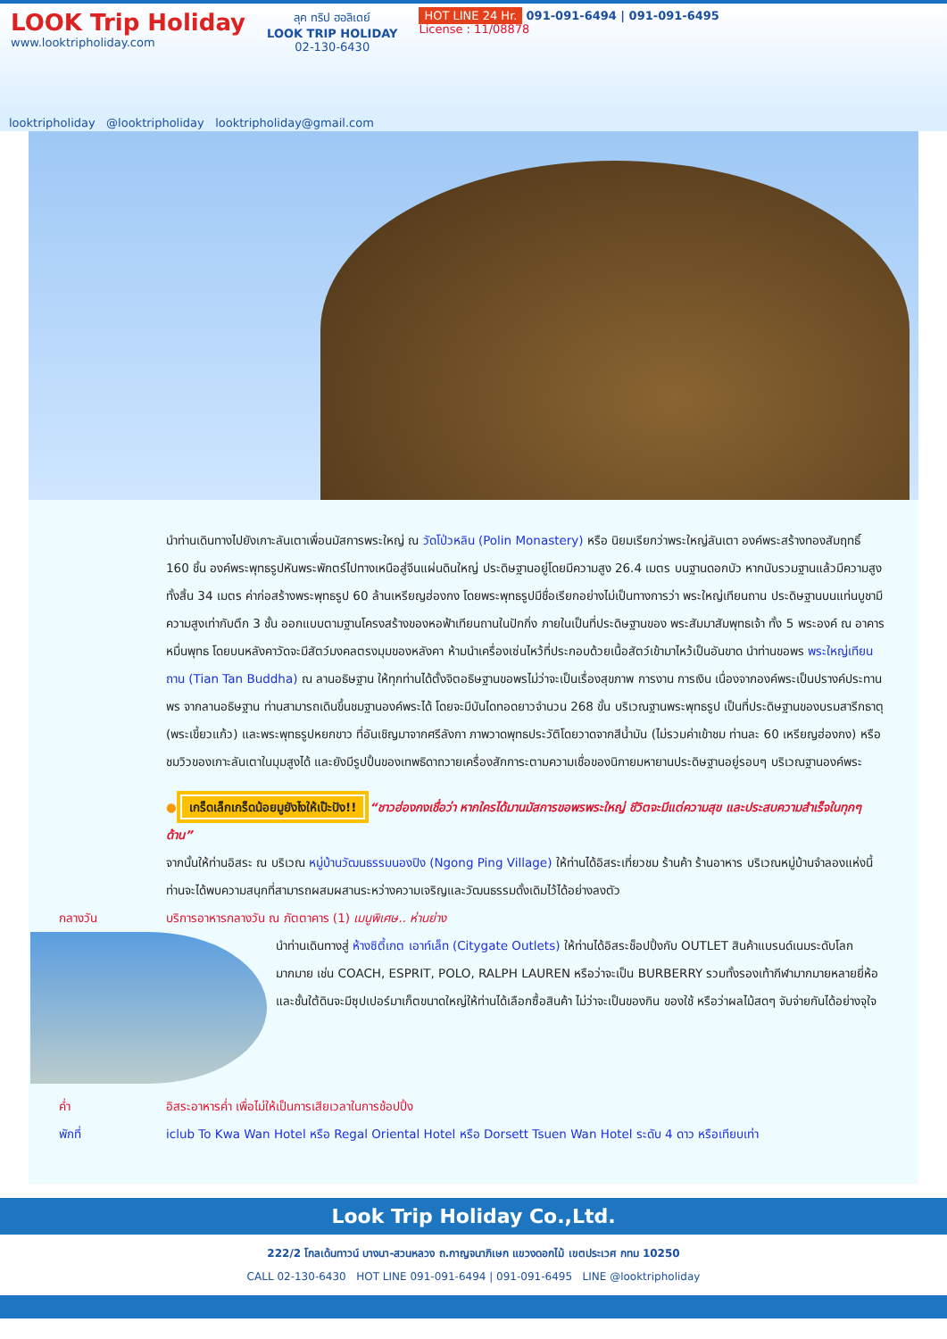LOOK Trip Holiday
www.looktripholiday.com
ลุค ทริป ฮอลิเดย์
LOOK TRIP HOLIDAY
02-130-6430
HOT LINE 24 Hr. 091-091-6494 | 091-091-6495
License : 11/08878
looktripholiday @looktripholiday looktripholiday@gmail.com
นำท่านเดินทางไปยังเกาะลันเตาเพื่อนมัสการพระใหญ่ ณ วัดโป่วหลิน (Polin Monastery) หรือ นิยมเรียกว่าพระใหญ่ลันเตา องค์พระสร้างทองสัมฤทธิ์ 160 ชิ้น องค์พระพุทธรูปหันพระพักตร์ไปทางเหนือสู่จีนแผ่นดินใหญ่ ประดิษฐานอยู่โดยมีความสูง 26.4 เมตร บนฐานดอกบัว หากนับรวมฐานแล้วมีความสูงทั้งสิ้น 34 เมตร ค่าก่อสร้างพระพุทธรูป 60 ล้านเหรียญฮ่องกง โดยพระพุทธรูปมีชื่อเรียกอย่างไม่เป็นทางการว่า พระใหญ่เทียนถาน ประดิษฐานบนแท่นบูชามีความสูงเท่ากับตึก 3 ชั้น ออกแบบตามฐานโครงสร้างของหอฟ้าเทียนถานในปักกิ่ง ภายในเป็นที่ประดิษฐานของ พระสัมมาสัมพุทธเจ้า ทั้ง 5 พระองค์ ณ อาคารหมื่นพุทธ โดยบนหลังคาวัดจะมีสัตว์มงคลตรงมุมของหลังคา ห้ามนำเครื่องเซ่นไหว้ที่ประกอบด้วยเนื้อสัตว์เข้ามาไหว้เป็นอันขาด นำท่านขอพร พระใหญ่เทียนถาน (Tian Tan Buddha) ณ ลานอธิษฐาน ให้ทุกท่านได้ตั้งจิตอธิษฐานขอพรไม่ว่าจะเป็นเรื่องสุขภาพ การงาน การเงิน เนื่องจากองค์พระเป็นปรางค์ประทานพร จากลานอธิษฐาน ท่านสามารถเดินขึ้นชมฐานองค์พระได้ โดยจะมีบันไดทอดยาวจำนวน 268 ขั้น บริเวณฐานพระพุทธรูป เป็นที่ประดิษฐานของบรมสารีกธาตุ (พระเขี้ยวแก้ว) และพระพุทธรูปหยกขาว ที่อันเชิญมาจากศรีลังกา ภาพวาดพุทธประวัติโดยวาดจากสีน้ำมัน (ไม่รวมค่าเข้าชม ท่านละ 60 เหรียญฮ่องกง) หรือชมวิวของเกาะลันเตาในมุมสูงได้ และยังมีรูปปั้นของเทพธิดาถวายเครื่องสักการะตามความเชื่อของนิกายมหายานประดิษฐานอยู่รอบๆ บริเวณฐานองค์พระ
● เกร็ดเล็กเกร็ดน้อยมูยังไงให้เป๊ะปัง!! “ชาวฮ่องกงเชื่อว่า หากใครได้มานมัสการขอพรพระใหญ่ ชีวิตจะมีแต่ความสุข และประสบความสำเร็จในทุกๆ ด้าน”
จากนั้นให้ท่านอิสระ ณ บริเวณ หมู่บ้านวัฒนธรรมนองปิง (Ngong Ping Village) ให้ท่านได้อิสระเที่ยวชม ร้านค้า ร้านอาหาร บริเวณหมู่บ้านจำลองแห่งนี้ท่านจะได้พบความสนุกที่สามารถผสมผสานระหว่างความเจริญและวัฒนธรรมดั้งเดิมไว้ได้อย่างลงตัว
กลางวัน บริการอาหารกลางวัน ณ ภัตตาคาร (1) เมนูพิเศษ.. ห่านย่าง
นำท่านเดินทางสู่ ห้างซิตี้เกต เอาท์เล็ท (Citygate Outlets) ให้ท่านได้อิสระช็อปปิ้งกับ OUTLET สินค้าแบรนด์เนมระดับโลกมากมาย เช่น COACH, ESPRIT, POLO, RALPH LAUREN หรือว่าจะเป็น BURBERRY รวมทั้งรองเท้ากีฬามากมายหลายยี่ห้อ และชั้นใต้ดินจะมีซุปเปอร์มาเก็ตขนาดใหญ่ให้ท่านได้เลือกซื้อสินค้า ไม่ว่าจะเป็นของกิน ของใช้ หรือว่าผลไม้สดๆ จับจ่ายกันได้อย่างจุใจ
ค่ำ อิสระอาหารค่ำ เพื่อไม่ให้เป็นการเสียเวลาในการช้อปปิ้ง
พักที่ iclub To Kwa Wan Hotel หรือ Regal Oriental Hotel หรือ Dorsett Tsuen Wan Hotel ระดับ 4 ดาว หรือเทียบเท่า
Look Trip Holiday Co.,Ltd.
222/2 โกลเด้นทาวน์ บางนา-สวนหลวง ถ.กาญจนาภิเษก แขวงดอกไม้ เขตประเวศ กทม 10250
CALL 02-130-6430 HOT LINE 091-091-6494 | 091-091-6495 LINE @looktripholiday